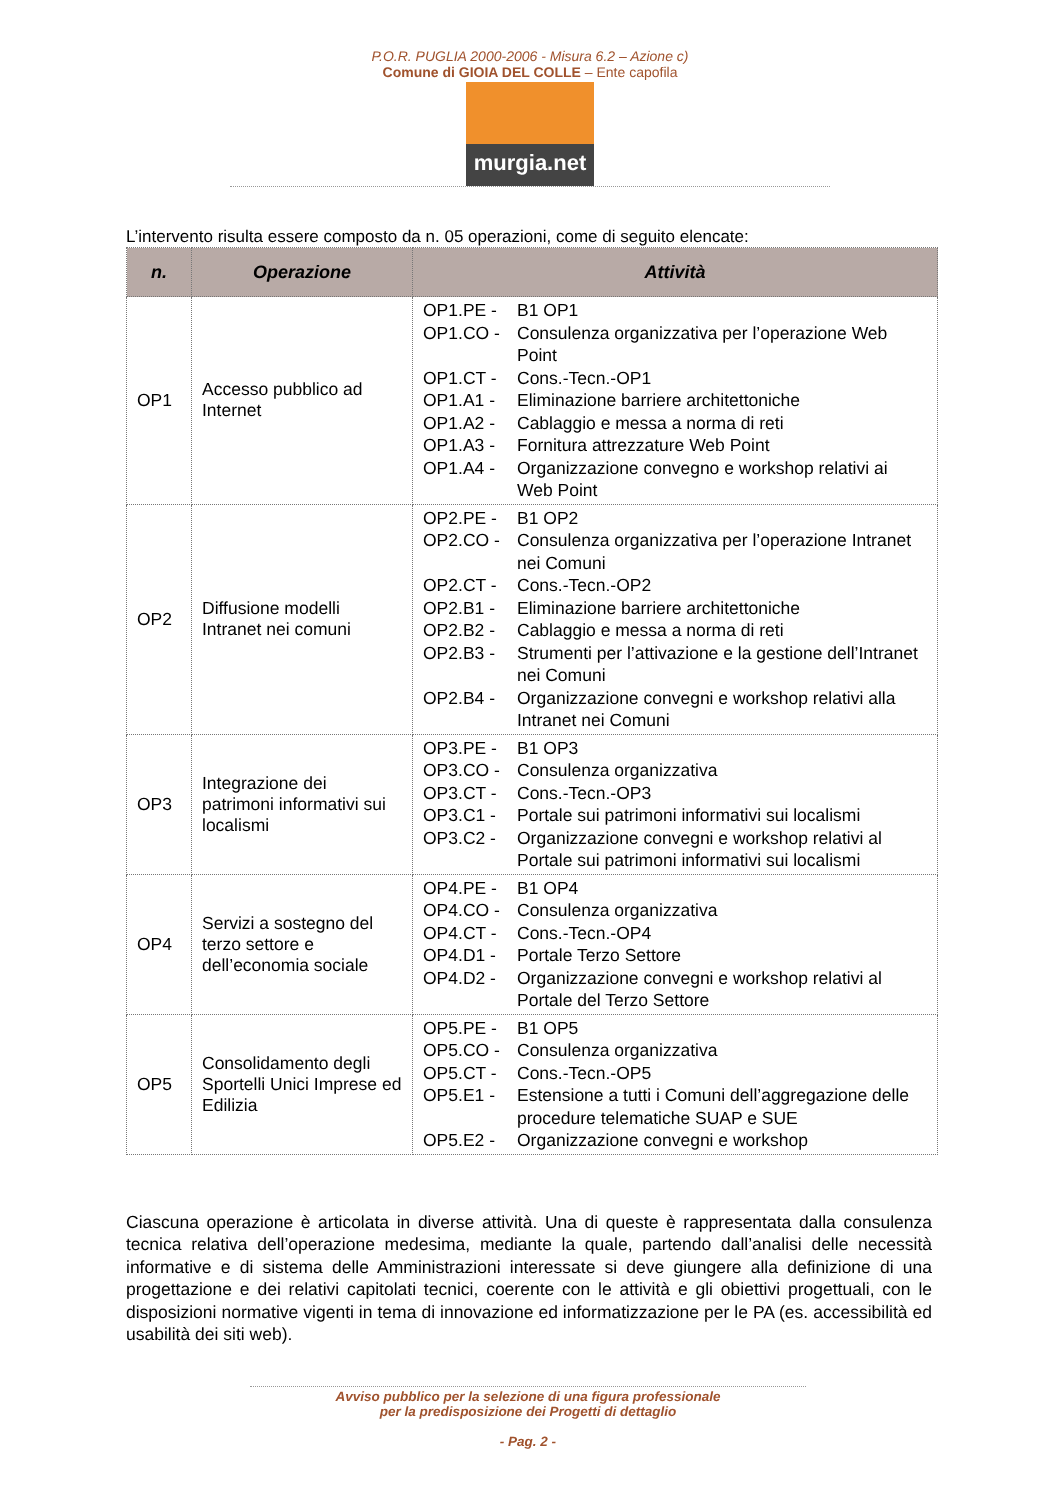P.O.R. PUGLIA 2000-2006 - Misura 6.2 – Azione c)
Comune di GIOIA DEL COLLE – Ente capofila
murgia.net
L’intervento risulta essere composto da n. 05 operazioni, come di seguito elencate:
| n. | Operazione | Attività |
| --- | --- | --- |
| OP1 | Accesso pubblico ad Internet | OP1.PE - B1 OP1 OP1.CO - Consulenza organizzativa per l’operazione Web Point OP1.CT - Cons.-Tecn.-OP1 OP1.A1 - Eliminazione barriere architettoniche OP1.A2 - Cablaggio e messa a norma di reti OP1.A3 - Fornitura attrezzature Web Point OP1.A4 - Organizzazione convegno e workshop relativi ai Web Point |
| OP2 | Diffusione modelli Intranet nei comuni | OP2.PE - B1 OP2 OP2.CO - Consulenza organizzativa per l’operazione Intranet nei Comuni OP2.CT - Cons.-Tecn.-OP2 OP2.B1 - Eliminazione barriere architettoniche OP2.B2 - Cablaggio e messa a norma di reti OP2.B3 - Strumenti per l’attivazione e la gestione dell’Intranet nei Comuni OP2.B4 - Organizzazione convegni e workshop relativi alla Intranet nei Comuni |
| OP3 | Integrazione dei patrimoni informativi sui localismi | OP3.PE - B1 OP3 OP3.CO - Consulenza organizzativa OP3.CT - Cons.-Tecn.-OP3 OP3.C1 - Portale sui patrimoni informativi sui localismi OP3.C2 - Organizzazione convegni e workshop relativi al Portale sui patrimoni informativi sui localismi |
| OP4 | Servizi a sostegno del terzo settore e dell’economia sociale | OP4.PE - B1 OP4 OP4.CO - Consulenza organizzativa OP4.CT - Cons.-Tecn.-OP4 OP4.D1 - Portale Terzo Settore OP4.D2 - Organizzazione convegni e workshop relativi al Portale del Terzo Settore |
| OP5 | Consolidamento degli Sportelli Unici Imprese ed Edilizia | OP5.PE - B1 OP5 OP5.CO - Consulenza organizzativa OP5.CT - Cons.-Tecn.-OP5 OP5.E1 - Estensione a tutti i Comuni dell’aggregazione delle procedure telematiche SUAP e SUE OP5.E2 - Organizzazione convegni e workshop |
Ciascuna operazione è articolata in diverse attività. Una di queste è rappresentata dalla consulenza tecnica relativa dell’operazione medesima, mediante la quale, partendo dall’analisi delle necessità informative e di sistema delle Amministrazioni interessate si deve giungere alla definizione di una progettazione e dei relativi capitolati tecnici, coerente con le attività e gli obiettivi progettuali, con le disposizioni normative vigenti in tema di innovazione ed informatizzazione per le PA (es. accessibilità ed usabilità dei siti web).
Avviso pubblico per la selezione di una figura professionale
per la predisposizione dei Progetti di dettaglio
- Pag. 2 -